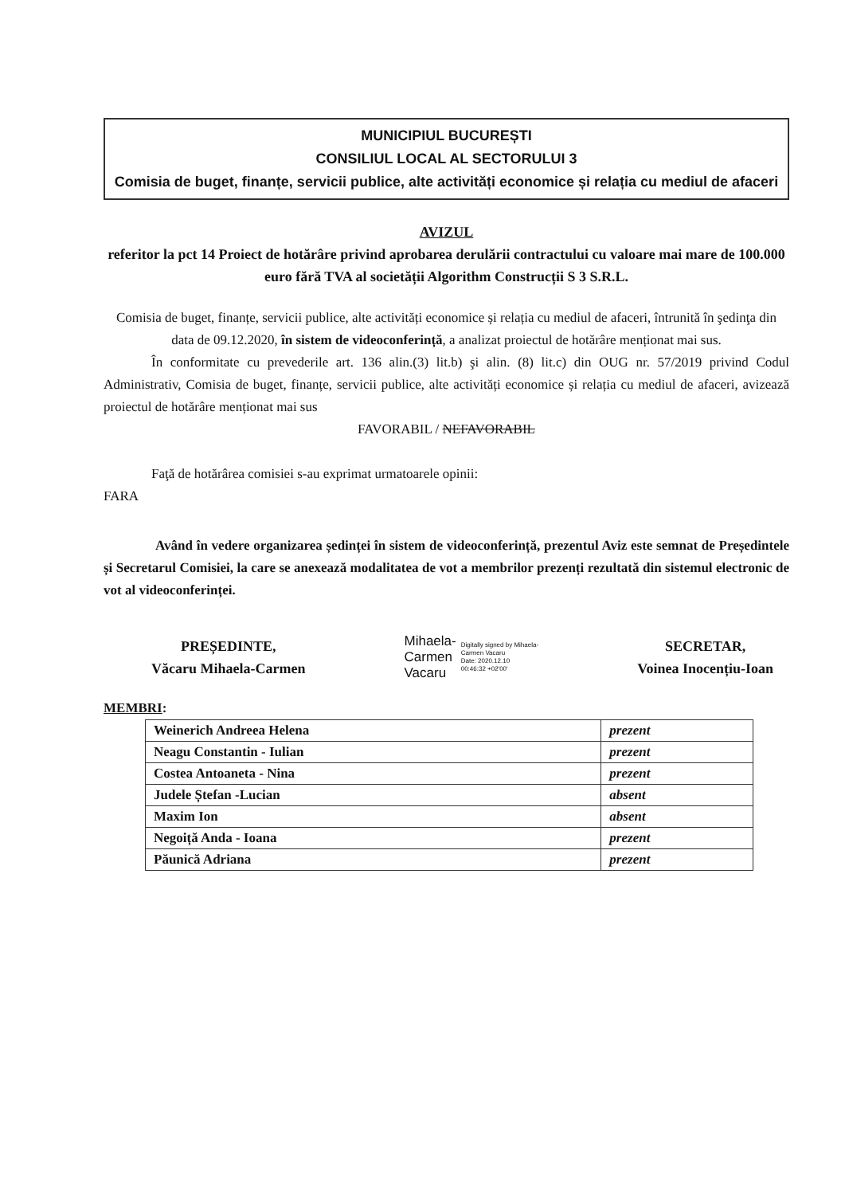MUNICIPIUL BUCUREȘTI
CONSILIUL LOCAL AL SECTORULUI 3
Comisia de buget, finanțe, servicii publice, alte activități economice și relația cu mediul de afaceri
AVIZUL
referitor la pct 14 Proiect de hotărâre privind aprobarea derulării contractului cu valoare mai mare de 100.000 euro fără TVA al societății Algorithm Construcții S 3 S.R.L.
Comisia de buget, finanțe, servicii publice, alte activități economice și relația cu mediul de afaceri, întrunită în şedinţa din data de 09.12.2020, în sistem de videoconferință, a analizat proiectul de hotărâre menționat mai sus.
În conformitate cu prevederile art. 136 alin.(3) lit.b) şi alin. (8) lit.c) din OUG nr. 57/2019 privind Codul Administrativ, Comisia de buget, finanțe, servicii publice, alte activități economice și relația cu mediul de afaceri, avizează proiectul de hotărâre menționat mai sus
FAVORABIL / NEFAVORABIL
Faţă de hotărârea comisiei s-au exprimat urmatoarele opinii:
FARA
Având în vedere organizarea ședinței în sistem de videoconferință, prezentul Aviz este semnat de Președintele și Secretarul Comisiei, la care se anexează modalitatea de vot a membrilor prezenți rezultată din sistemul electronic de vot al videoconferinței.
PREȘEDINTE,
Văcaru Mihaela-Carmen
Mihaela-
Carmen
Vacaru
Digitally signed by Mihaela-
Carmen Vacaru
Date: 2020.12.10
00:46:32 +02'00'
SECRETAR,
Voinea Inocențiu-Ioan
MEMBRI:
| Weinerich Andreea Helena | prezent |
| Neagu Constantin - Iulian | prezent |
| Costea Antoaneta - Nina | prezent |
| Judele Ștefan -Lucian | absent |
| Maxim Ion | absent |
| Negoiță Anda - Ioana | prezent |
| Păunică Adriana | prezent |